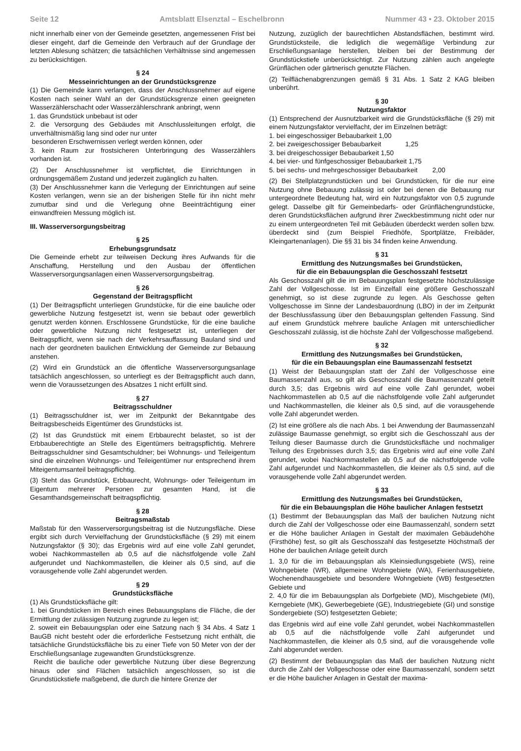Seite 12 Amtsblatt Elsenztal – Eschelbronn Nummer 43 • 23. Oktober 2015
nicht innerhalb einer von der Gemeinde gesetzten, angemessenen Frist bei dieser eingeht, darf die Gemeinde den Verbrauch auf der Grundlage der letzten Ablesung schätzen; die tatsächlichen Verhältnisse sind angemessen zu berücksichtigen.
§ 24
Messeinrichtungen an der Grundstücksgrenze
(1) Die Gemeinde kann verlangen, dass der Anschlussnehmer auf eigene Kosten nach seiner Wahl an der Grundstücksgrenze einen geeigneten Wasserzählerschacht oder Wasserzählerschrank anbringt, wenn
1. das Grundstück unbebaut ist oder
2. die Versorgung des Gebäudes mit Anschlussleitungen erfolgt, die unverhältnismäßig lang sind oder nur unter
besonderen Erschwernissen verlegt werden können, oder
3. kein Raum zur frostsicheren Unterbringung des Wasserzählers vorhanden ist.
(2) Der Anschlussnehmer ist verpflichtet, die Einrichtungen in ordnungsgemäßem Zustand und jederzeit zugänglich zu halten.
(3) Der Anschlussnehmer kann die Verlegung der Einrichtungen auf seine Kosten verlangen, wenn sie an der bisherigen Stelle für ihn nicht mehr zumutbar sind und die Verlegung ohne Beeinträchtigung einer einwandfreien Messung möglich ist.
III. Wasserversorgungsbeitrag
§ 25
Erhebungsgrundsatz
Die Gemeinde erhebt zur teilweisen Deckung ihres Aufwands für die Anschaffung, Herstellung und den Ausbau der öffentlichen Wasserversorgungsanlagen einen Wasserversorgungsbeitrag.
§ 26
Gegenstand der Beitragspflicht
(1) Der Beitragspflicht unterliegen Grundstücke, für die eine bauliche oder gewerbliche Nutzung festgesetzt ist, wenn sie bebaut oder gewerblich genutzt werden können. Erschlossene Grundstücke, für die eine bauliche oder gewerbliche Nutzung nicht festgesetzt ist, unterliegen der Beitragspflicht, wenn sie nach der Verkehrsauffassung Bauland sind und nach der geordneten baulichen Entwicklung der Gemeinde zur Bebauung anstehen.
(2) Wird ein Grundstück an die öffentliche Wasserversorgungsanlage tatsächlich angeschlossen, so unterliegt es der Beitragspflicht auch dann, wenn die Voraussetzungen des Absatzes 1 nicht erfüllt sind.
§ 27
Beitragsschuldner
(1) Beitragsschuldner ist, wer im Zeitpunkt der Bekanntgabe des Beitragsbescheids Eigentümer des Grundstücks ist.
(2) Ist das Grundstück mit einem Erbbaurecht belastet, so ist der Erbbauberechtigte an Stelle des Eigentümers beitragspflichtig. Mehrere Beitragsschuldner sind Gesamtschuldner; bei Wohnungs- und Teileigentum sind die einzelnen Wohnungs- und Teileigentümer nur entsprechend ihrem Miteigentumsanteil beitragspflichtig.
(3) Steht das Grundstück, Erbbaurecht, Wohnungs- oder Teileigentum im Eigentum mehrerer Personen zur gesamten Hand, ist die Gesamthandsgemeinschaft beitragspflichtig.
§ 28
Beitragsmaßstab
Maßstab für den Wasserversorgungsbeitrag ist die Nutzungsfläche. Diese ergibt sich durch Vervielfachung der Grundstücksfläche (§ 29) mit einem Nutzungsfaktor (§ 30); das Ergebnis wird auf eine volle Zahl gerundet, wobei Nachkommastellen ab 0,5 auf die nächstfolgende volle Zahl aufgerundet und Nachkommastellen, die kleiner als 0,5 sind, auf die vorausgehende volle Zahl abgerundet werden.
§ 29
Grundstücksfläche
(1) Als Grundstücksfläche gilt:
1. bei Grundstücken im Bereich eines Bebauungsplans die Fläche, die der Ermittlung der zulässigen Nutzung zugrunde zu legen ist;
2. soweit ein Bebauungsplan oder eine Satzung nach § 34 Abs. 4 Satz 1 BauGB nicht besteht oder die erforderliche Festsetzung nicht enthält, die tatsächliche Grundstücksfläche bis zu einer Tiefe von 50 Meter von der der Erschließungsanlage zugewandten Grundstücksgrenze.
Reicht die bauliche oder gewerbliche Nutzung über diese Begrenzung hinaus oder sind Flächen tatsächlich angeschlossen, so ist die Grundstückstiefe maßgebend, die durch die hintere Grenze der
Nutzung, zuzüglich der baurechtlichen Abstandsflächen, bestimmt wird. Grundstücksteile, die lediglich die wegemäßige Verbindung zur Erschließungsanlage herstellen, bleiben bei der Bestimmung der Grundstückstiefe unberücksichtigt. Zur Nutzung zählen auch angelegte Grünflächen oder gärtnerisch genutzte Flächen.
(2) Teilflächenabgrenzungen gemäß § 31 Abs. 1 Satz 2 KAG bleiben unberührt.
§ 30
Nutzungsfaktor
(1) Entsprechend der Ausnutzbarkeit wird die Grundstücksfläche (§ 29) mit einem Nutzungsfaktor vervielfacht, der im Einzelnen beträgt:
1. bei eingeschossiger Bebaubarkeit 1,00
2. bei zweigeschossiger Bebaubarkeit 1,25
3. bei dreigeschossiger Bebaubarkeit 1,50
4. bei vier- und fünfgeschossiger Bebaubarkeit 1,75
5. bei sechs- und mehrgeschossiger Bebaubarkeit 2,00
(2) Bei Stellplatzgrundstücken und bei Grundstücken, für die nur eine Nutzung ohne Bebauung zulässig ist oder bei denen die Bebauung nur untergeordnete Bedeutung hat, wird ein Nutzungsfaktor von 0,5 zugrunde gelegt. Dasselbe gilt für Gemeinbedarfs- oder Grünflächengrundstücke, deren Grundstücksflächen aufgrund ihrer Zweckbestimmung nicht oder nur zu einem untergeordneten Teil mit Gebäuden überdeckt werden sollen bzw. überdeckt sind (zum Beispiel Friedhöfe, Sportplätze, Freibäder, Kleingartenanlagen). Die §§ 31 bis 34 finden keine Anwendung.
§ 31
Ermittlung des Nutzungsmaßes bei Grundstücken,
für die ein Bebauungsplan die Geschosszahl festsetzt
Als Geschosszahl gilt die im Bebauungsplan festgesetzte höchstzulässige Zahl der Vollgeschosse. Ist im Einzelfall eine größere Geschosszahl genehmigt, so ist diese zugrunde zu legen. Als Geschosse gelten Vollgeschosse im Sinne der Landesbauordnung (LBO) in der im Zeitpunkt der Beschlussfassung über den Bebauungsplan geltenden Fassung. Sind auf einem Grundstück mehrere bauliche Anlagen mit unterschiedlicher Geschosszahl zulässig, ist die höchste Zahl der Vollgeschosse maßgebend.
§ 32
Ermittlung des Nutzungsmaßes bei Grundstücken,
für die ein Bebauungsplan eine Baumassenzahl festsetzt
(1) Weist der Bebauungsplan statt der Zahl der Vollgeschosse eine Baumassenzahl aus, so gilt als Geschosszahl die Baumassenzahl geteilt durch 3,5; das Ergebnis wird auf eine volle Zahl gerundet, wobei Nachkommastellen ab 0,5 auf die nächstfolgende volle Zahl aufgerundet und Nachkommastellen, die kleiner als 0,5 sind, auf die vorausgehende volle Zahl abgerundet werden.
(2) Ist eine größere als die nach Abs. 1 bei Anwendung der Baumassenzahl zulässige Baumasse genehmigt, so ergibt sich die Geschosszahl aus der Teilung dieser Baumasse durch die Grundstücksfläche und nochmaliger Teilung des Ergebnisses durch 3,5; das Ergebnis wird auf eine volle Zahl gerundet, wobei Nachkommastellen ab 0,5 auf die nächstfolgende volle Zahl aufgerundet und Nachkommastellen, die kleiner als 0,5 sind, auf die vorausgehende volle Zahl abgerundet werden.
§ 33
Ermittlung des Nutzungsmaßes bei Grundstücken,
für die ein Bebauungsplan die Höhe baulicher Anlagen festsetzt
(1) Bestimmt der Bebauungsplan das Maß der baulichen Nutzung nicht durch die Zahl der Vollgeschosse oder eine Baumassenzahl, sondern setzt er die Höhe baulicher Anlagen in Gestalt der maximalen Gebäudehöhe (Firsthöhe) fest, so gilt als Geschosszahl das festgesetzte Höchstmaß der Höhe der baulichen Anlage geteilt durch
1. 3,0 für die im Bebauungsplan als Kleinsiedlungsgebiete (WS), reine Wohngebiete (WR), allgemeine Wohngebiete (WA), Ferienhausgebiete, Wochenendhausgebiete und besondere Wohngebiete (WB) festgesetzten Gebiete und
2. 4,0 für die im Bebauungsplan als Dorfgebiete (MD), Mischgebiete (MI), Kerngebiete (MK), Gewerbegebiete (GE), Industriegebiete (GI) und sonstige Sondergebiete (SO) festgesetzten Gebiete;
das Ergebnis wird auf eine volle Zahl gerundet, wobei Nachkommastellen ab 0,5 auf die nächstfolgende volle Zahl aufgerundet und Nachkommastellen, die kleiner als 0,5 sind, auf die vorausgehende volle Zahl abgerundet werden.
(2) Bestimmt der Bebauungsplan das Maß der baulichen Nutzung nicht durch die Zahl der Vollgeschosse oder eine Baumassenzahl, sondern setzt er die Höhe baulicher Anlagen in Gestalt der maxima-